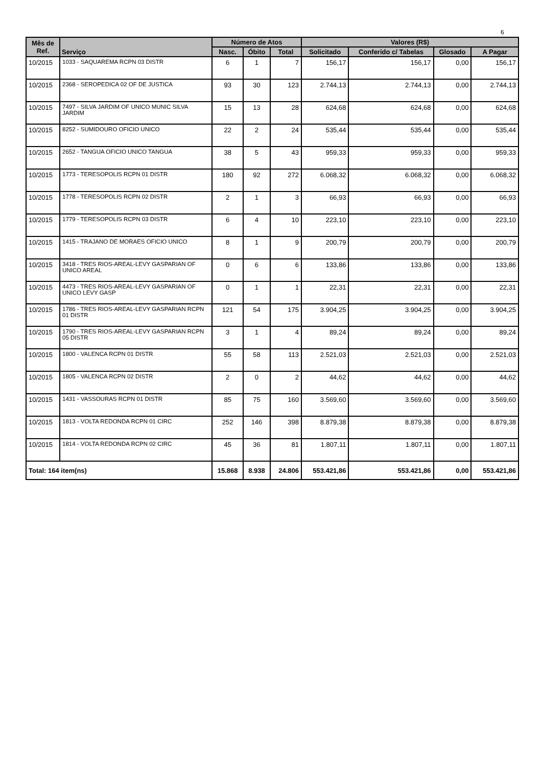6
| Mês de Ref. | Serviço | Número de Atos | | | Valores (R$) | | | |
| --- | --- | --- | --- | --- | --- | --- | --- | --- |
| | | Nasc. | Óbito | Total | Solicitado | Conferido c/ Tabelas | Glosado | A Pagar |
| 10/2015 | 1033 - SAQUAREMA RCPN 03 DISTR | 6 | 1 | 7 | 156,17 | 156,17 | 0,00 | 156,17 |
| 10/2015 | 2368 - SEROPEDICA 02 OF DE JUSTICA | 93 | 30 | 123 | 2.744,13 | 2.744,13 | 0,00 | 2.744,13 |
| 10/2015 | 7497 - SILVA JARDIM OF UNICO MUNIC SILVA JARDIM | 15 | 13 | 28 | 624,68 | 624,68 | 0,00 | 624,68 |
| 10/2015 | 8252 - SUMIDOURO OFICIO UNICO | 22 | 2 | 24 | 535,44 | 535,44 | 0,00 | 535,44 |
| 10/2015 | 2652 - TANGUA OFICIO UNICO TANGUA | 38 | 5 | 43 | 959,33 | 959,33 | 0,00 | 959,33 |
| 10/2015 | 1773 - TERESOPOLIS RCPN 01 DISTR | 180 | 92 | 272 | 6.068,32 | 6.068,32 | 0,00 | 6.068,32 |
| 10/2015 | 1778 - TERESOPOLIS RCPN 02 DISTR | 2 | 1 | 3 | 66,93 | 66,93 | 0,00 | 66,93 |
| 10/2015 | 1779 - TERESOPOLIS RCPN 03 DISTR | 6 | 4 | 10 | 223,10 | 223,10 | 0,00 | 223,10 |
| 10/2015 | 1415 - TRAJANO DE MORAES OFICIO UNICO | 8 | 1 | 9 | 200,79 | 200,79 | 0,00 | 200,79 |
| 10/2015 | 3418 - TRES RIOS-AREAL-LEVY GASPARIAN OF UNICO AREAL | 0 | 6 | 6 | 133,86 | 133,86 | 0,00 | 133,86 |
| 10/2015 | 4473 - TRES RIOS-AREAL-LEVY GASPARIAN OF UNICO LEVY GASP | 0 | 1 | 1 | 22,31 | 22,31 | 0,00 | 22,31 |
| 10/2015 | 1786 - TRES RIOS-AREAL-LEVY GASPARIAN RCPN 01 DISTR | 121 | 54 | 175 | 3.904,25 | 3.904,25 | 0,00 | 3.904,25 |
| 10/2015 | 1790 - TRES RIOS-AREAL-LEVY GASPARIAN RCPN 05 DISTR | 3 | 1 | 4 | 89,24 | 89,24 | 0,00 | 89,24 |
| 10/2015 | 1800 - VALENCA RCPN 01 DISTR | 55 | 58 | 113 | 2.521,03 | 2.521,03 | 0,00 | 2.521,03 |
| 10/2015 | 1805 - VALENCA RCPN 02 DISTR | 2 | 0 | 2 | 44,62 | 44,62 | 0,00 | 44,62 |
| 10/2015 | 1431 - VASSOURAS RCPN 01 DISTR | 85 | 75 | 160 | 3.569,60 | 3.569,60 | 0,00 | 3.569,60 |
| 10/2015 | 1813 - VOLTA REDONDA RCPN 01 CIRC | 252 | 146 | 398 | 8.879,38 | 8.879,38 | 0,00 | 8.879,38 |
| 10/2015 | 1814 - VOLTA REDONDA RCPN 02 CIRC | 45 | 36 | 81 | 1.807,11 | 1.807,11 | 0,00 | 1.807,11 |
| Total: 164 item(ns) | | 15.868 | 8.938 | 24.806 | 553.421,86 | 553.421,86 | 0,00 | 553.421,86 |